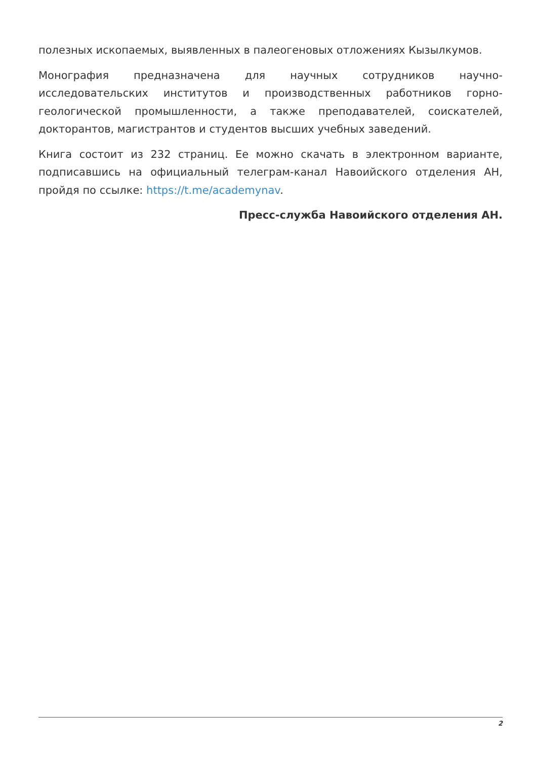полезных ископаемых, выявленных в палеогеновых отложениях Кызылкумов.
Монография предназначена для научных сотрудников научно-исследовательских институтов и производственных работников горно-геологической промышленности, а также преподавателей, соискателей, докторантов, магистрантов и студентов высших учебных заведений.
Книга состоит из 232 страниц. Ее можно скачать в электронном варианте, подписавшись на официальный телеграм-канал Навоийского отделения АН, пройдя по ссылке: https://t.me/academynav.
Пресс-служба Навоийского отделения АН.
2